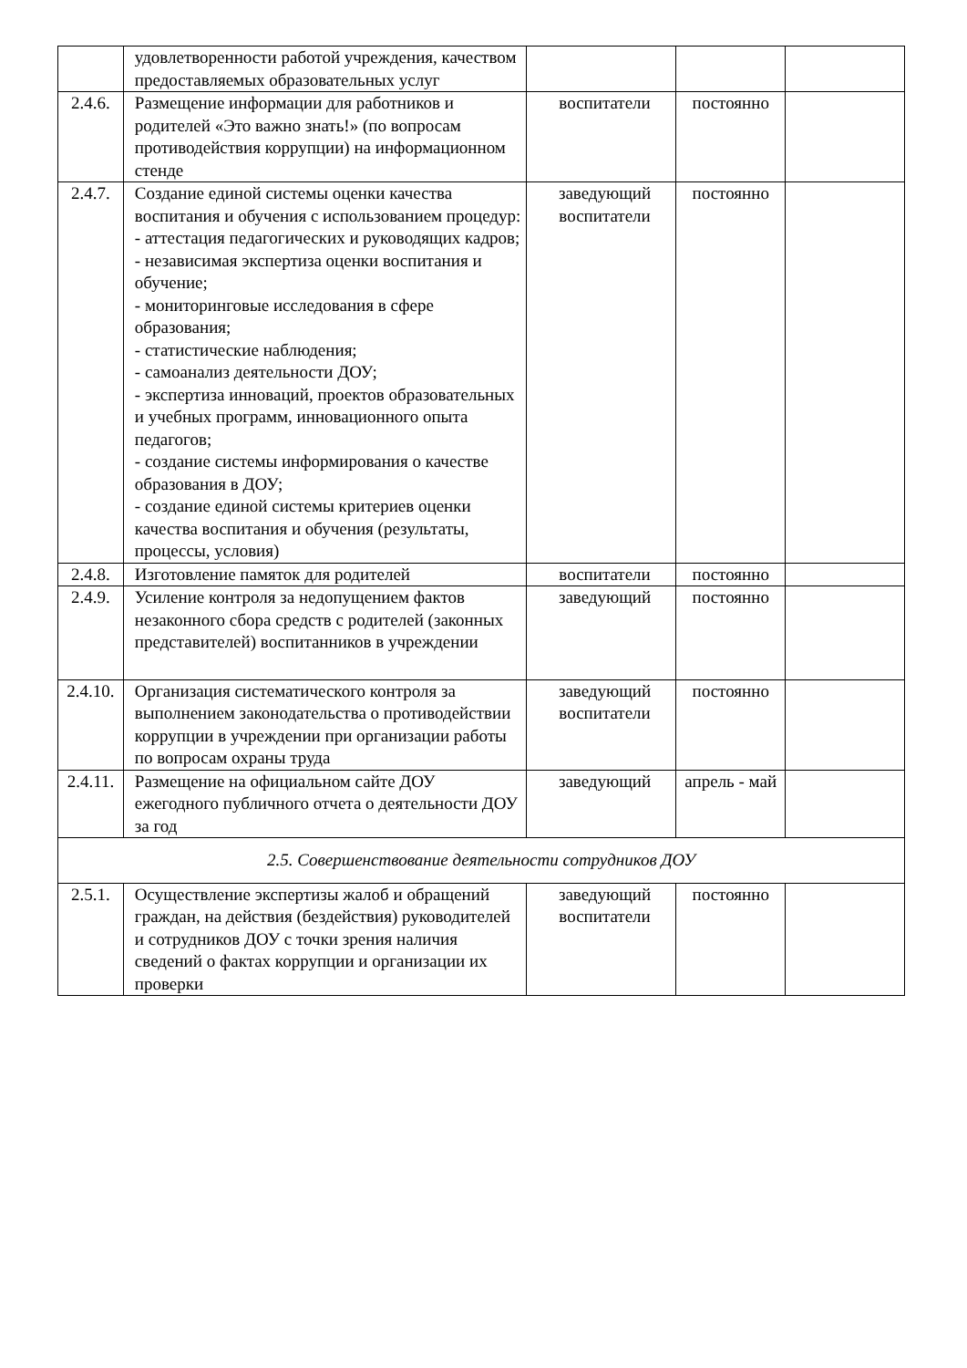| | удовлетворенности работой учреждения, качеством предоставляемых образовательных услуг | | | |
| 2.4.6. | Размещение информации для работников и родителей «Это важно знать!» (по вопросам противодействия коррупции) на информационном стенде | воспитатели | постоянно | |
| 2.4.7. | Создание единой системы оценки качества воспитания и обучения с использованием процедур: - аттестация педагогических и руководящих кадров; - независимая экспертиза оценки воспитания и обучение; - мониторинговые исследования в сфере образования; - статистические наблюдения; - самоанализ деятельности ДОУ; - экспертиза инноваций, проектов образовательных и учебных программ, инновационного опыта педагогов; - создание системы информирования о качестве образования в ДОУ; - создание единой системы критериев оценки качества воспитания и обучения (результаты, процессы, условия) | заведующий воспитатели | постоянно | |
| 2.4.8. | Изготовление памяток для родителей | воспитатели | постоянно | |
| 2.4.9. | Усиление контроля за недопущением фактов незаконного сбора средств с родителей (законных представителей) воспитанников в учреждении | заведующий | постоянно | |
| 2.4.10. | Организация систематического контроля за выполнением законодательства о противодействии коррупции в учреждении при организации работы по вопросам охраны труда | заведующий воспитатели | постоянно | |
| 2.4.11. | Размещение на официальном сайте ДОУ ежегодного публичного отчета о деятельности ДОУ за год | заведующий | апрель - май | |
| 2.5. Совершенствование деятельности сотрудников ДОУ | | | | |
| 2.5.1. | Осуществление экспертизы жалоб и обращений граждан, на действия (бездействия) руководителей и сотрудников ДОУ с точки зрения наличия сведений о фактах коррупции и организации их проверки | заведующий воспитатели | постоянно | |